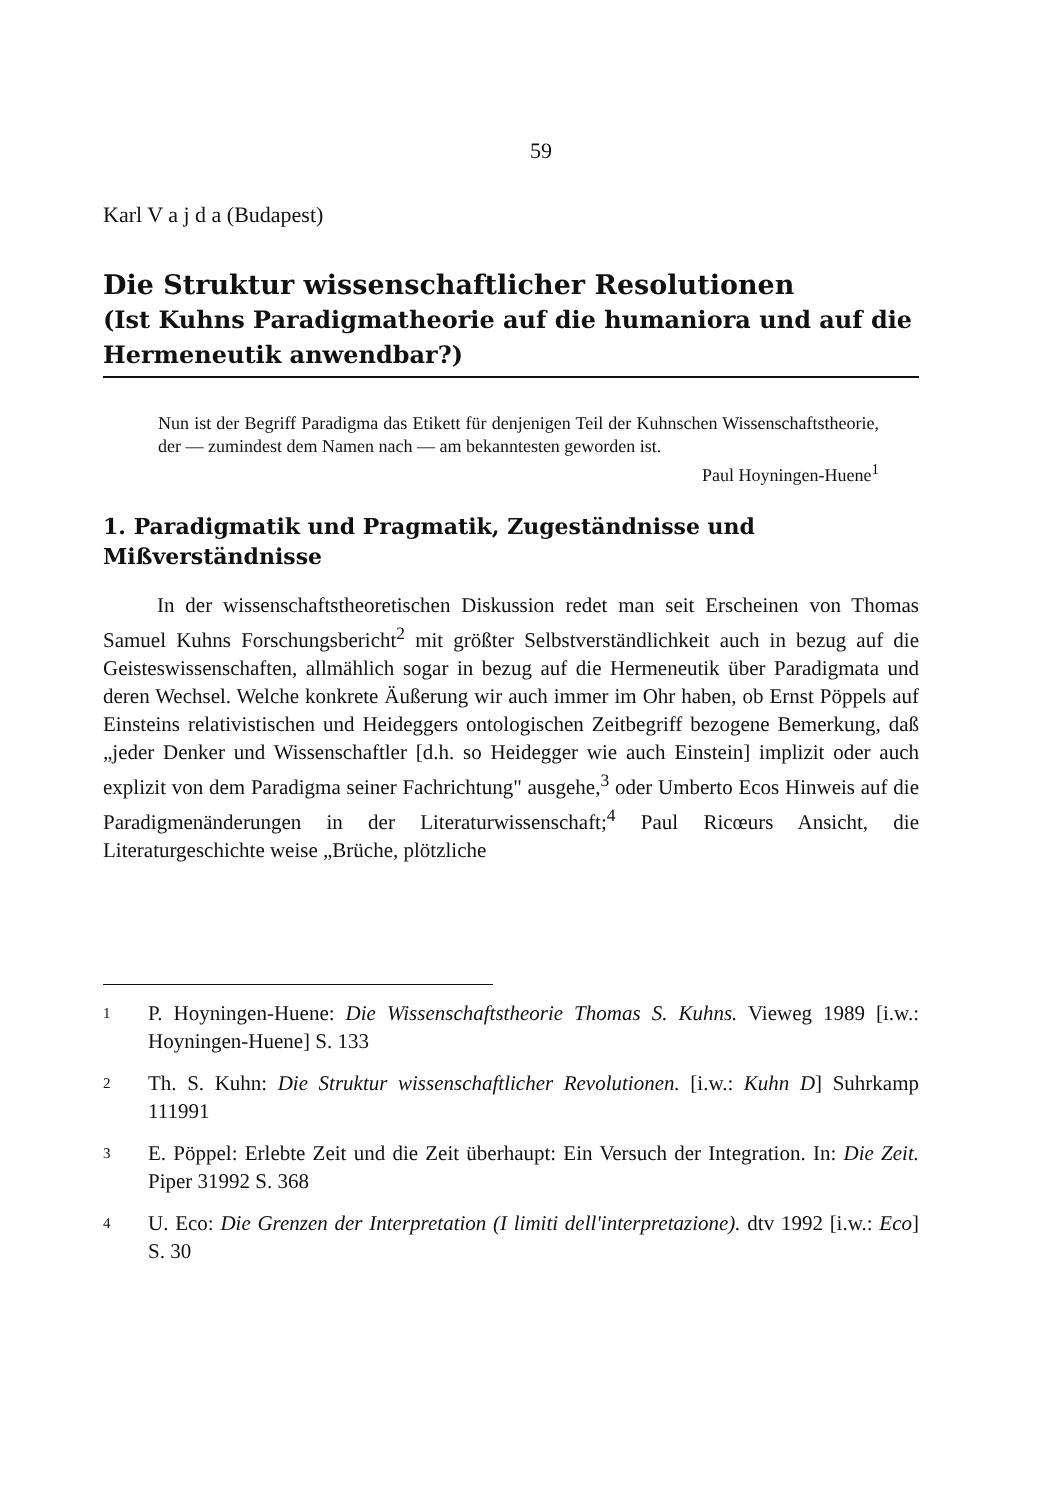59
Karl V a j d a (Budapest)
Die Struktur wissenschaftlicher Resolutionen
(Ist Kuhns Paradigmatheorie auf die humaniora und auf die Hermeneutik anwendbar?)
Nun ist der Begriff Paradigma das Etikett für denjenigen Teil der Kuhnschen Wissenschaftstheorie, der — zumindest dem Namen nach — am bekanntesten geworden ist.
Paul Hoyningen-Huene<sup>1</sup>
1. Paradigmatik und Pragmatik, Zugeständnisse und Mißverständnisse
In der wissenschaftstheoretischen Diskussion redet man seit Erscheinen von Thomas Samuel Kuhns Forschungsbericht<sup>2</sup> mit größter Selbstverständlichkeit auch in bezug auf die Geisteswissenschaften, allmählich sogar in bezug auf die Hermeneutik über Paradigmata und deren Wechsel. Welche konkrete Äußerung wir auch immer im Ohr haben, ob Ernst Pöppels auf Einsteins relativistischen und Heideggers ontologischen Zeitbegriff bezogene Bemerkung, daß „jeder Denker und Wissenschaftler [d.h. so Heidegger wie auch Einstein] implizit oder auch explizit von dem Paradigma seiner Fachrichtung" ausgehe,<sup>3</sup> oder Umberto Ecos Hinweis auf die Paradigmenänderungen in der Literaturwissenschaft;<sup>4</sup> Paul Ricœurs Ansicht, die Literaturgeschichte weise „Brüche, plötzliche
<sup>1</sup>
P. Hoyningen-Huene: Die Wissenschaftstheorie Thomas S. Kuhns. Vieweg 1989 [i.w.: Hoyningen-Huene] S. 133
<sup>2</sup>
Th. S. Kuhn: Die Struktur wissenschaftlicher Revolutionen. [i.w.: Kuhn D] Suhrkamp 111991
<sup>3</sup>
E. Pöppel: Erlebte Zeit und die Zeit überhaupt: Ein Versuch der Integration. In: Die Zeit. Piper 31992 S. 368
<sup>4</sup>
U. Eco: Die Grenzen der Interpretation (I limiti dell'interpretazione). dtv 1992 [i.w.: Eco] S. 30